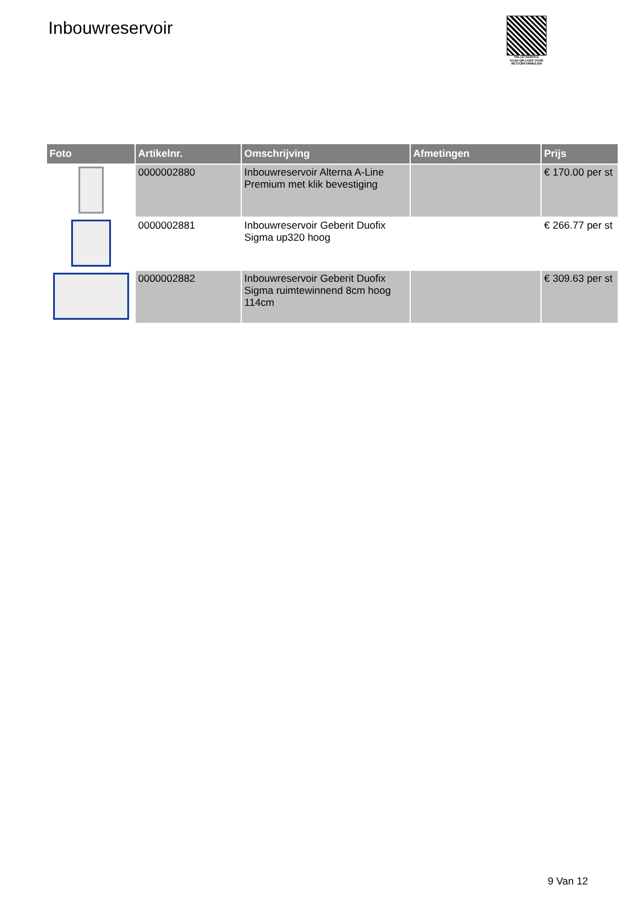Inbouwreservoir
PALLETSERVICE
SCAN QR-CODE VOOR
RETOURFORMULIER
| Foto | Artikelnr. | Omschrijving | Afmetingen | Prijs |
| --- | --- | --- | --- | --- |
| | 0000002880 | Inbouwreservoir Alterna A-Line Premium met klik bevestiging | | € 170.00 per st |
| | 0000002881 | Inbouwreservoir Geberit Duofix Sigma up320 hoog | | € 266.77 per st |
| | 0000002882 | Inbouwreservoir Geberit Duofix Sigma ruimtewinnend 8cm hoog 114cm | | € 309.63 per st |
9 Van 12